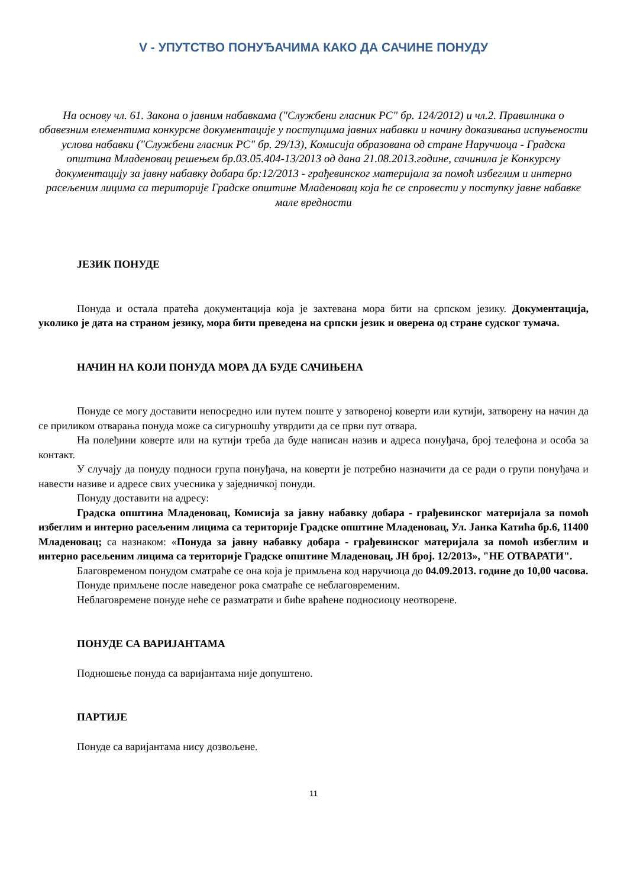V - УПУТСТВО ПОНУЂАЧИМА КАКО ДА САЧИНЕ ПОНУДУ
На основу чл. 61. Закона о јавним набавкама ("Службени гласник РС" бр. 124/2012) и чл.2. Правилника о обавезним елементима конкурсне документације у поступцима јавних набавки и начину доказивања испуњености услова набавки ("Службени гласник РС" бр. 29/13), Комисија образована од стране Наручиоца - Градска општина Младеновац решењем бр.03.05.404-13/2013 од дана 21.08.2013.године, сачинила је Конкурсну документацију за јавну набавку добара бр:12/2013 - грађевинског материјала за помоћ избеглим и интерно расељеним лицима са територије Градске општине Младеновац која ће се спровести у поступку јавне набавке мале вредности
ЈЕЗИК ПОНУДЕ
Понуда и остала пратећа документација која је захтевана мора бити на српском језику. Документација, уколико је дата на страном језику, мора бити преведена на српски језик и оверена од стране судског тумача.
НАЧИН НА КОЈИ ПОНУДА МОРА ДА БУДЕ САЧИЊЕНА
Понуде се могу доставити непосредно или путем поште у затвореној коверти или кутији, затворену на начин да се приликом отварања понуда може са сигурношћу утврдити да се први пут отвара.
На полеђини коверте или на кутији треба да буде написан назив и адреса понуђача, број телефона и особа за контакт.
У случају да понуду подноси група понуђача, на коверти је потребно назначити да се ради о групи понуђача и навести називе и адресе свих учесника у заједничкој понуди.
Понуду доставити на адресу:
Градска општина Младеновац, Комисија за јавну набавку добара - грађевинског материјала за помоћ избеглим и интерно расељеним лицима са територије Градске општине Младеновац, Ул. Јанка Катића бр.6, 11400 Младеновац; са назнаком: «Понуда за јавну набавку добара - грађевинског материјала за помоћ избеглим и интерно расељеним лицима са територије Градске општине Младеновац, ЈН број. 12/2013», "НЕ ОТВАРАТИ".
Благовременом понудом сматраће се она која је примљена код наручиоца до 04.09.2013. године до 10,00 часова.
Понуде примљене после наведеног рока сматраће се неблаговременим.
Неблаговремене понуде неће се разматрати и биће враћене подносиоцу неотворене.
ПОНУДЕ СА ВАРИЈАНТАМА
Подношење понуда са варијантама није допуштено.
ПАРТИЈЕ
Понуде са варијантама нису дозвољене.
11